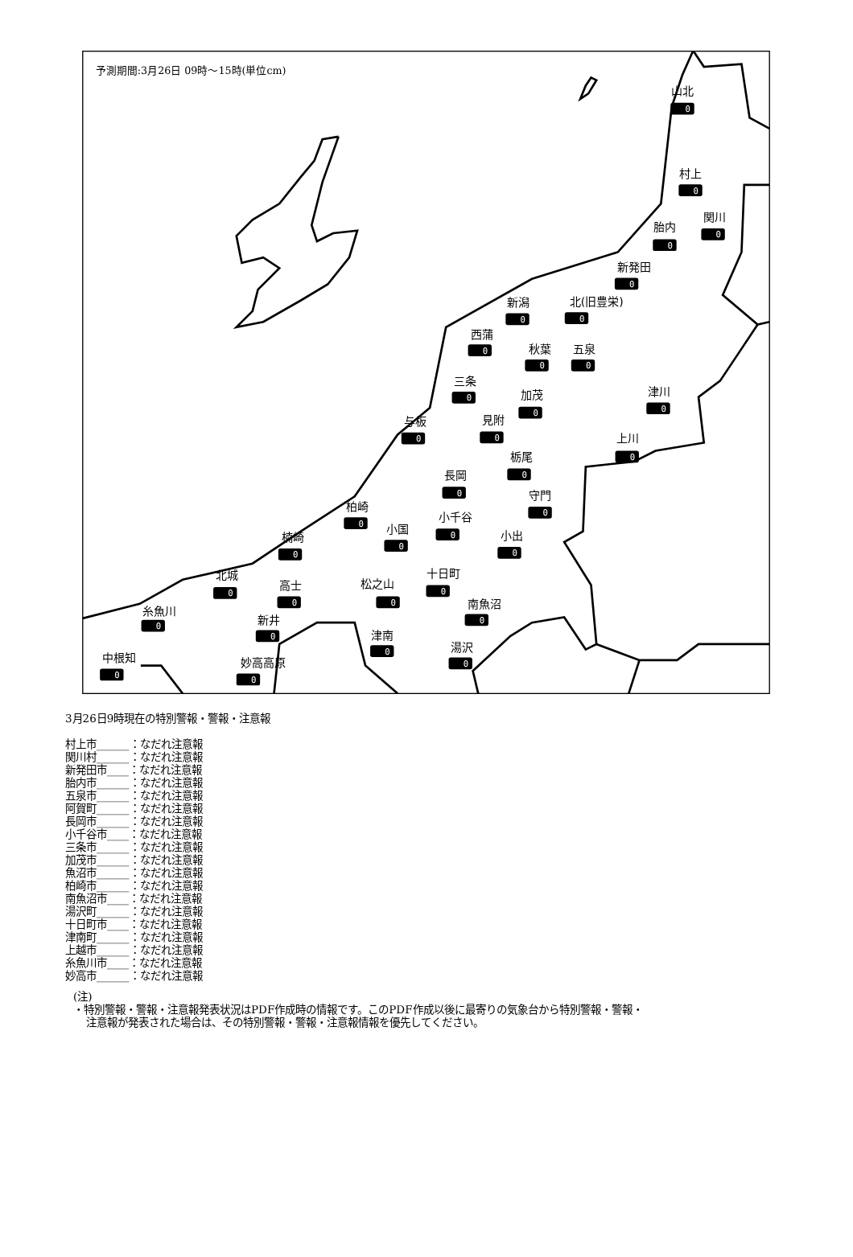予測期間:3月26日 09時～15時(単位cm)
山北
0
村上
0
関川
0
胎内
0
新発田
0
新潟
0
北(旧豊栄)
0
西蒲
0
秋葉
0
五泉
0
三条
0
加茂
0
津川
0
与板
0
見附
0
上川
0
栃尾
0
長岡
0
守門
0
柏崎
0
小千谷
0
小国
0
小出
0
楠崎
0
十日町
0
北城
0
高士
0
松之山
0
南魚沼
0
糸魚川
0
新井
0
津南
0
湯沢
0
中根知
0
妙高高原
0
3月26日9時現在の特別警報・警報・注意報
村上市______：なだれ注意報
関川村______：なだれ注意報
新発田市____：なだれ注意報
胎内市______：なだれ注意報
五泉市______：なだれ注意報
阿賀町______：なだれ注意報
長岡市______：なだれ注意報
小千谷市____：なだれ注意報
三条市______：なだれ注意報
加茂市______：なだれ注意報
魚沼市______：なだれ注意報
柏崎市______：なだれ注意報
南魚沼市____：なだれ注意報
湯沢町______：なだれ注意報
十日町市____：なだれ注意報
津南町______：なだれ注意報
上越市______：なだれ注意報
糸魚川市____：なだれ注意報
妙高市______：なだれ注意報
(注)
・特別警報・警報・注意報発表状況はPDF作成時の情報です。このPDF作成以後に最寄りの気象台から特別警報・警報・
注意報が発表された場合は、その特別警報・警報・注意報情報を優先してください。